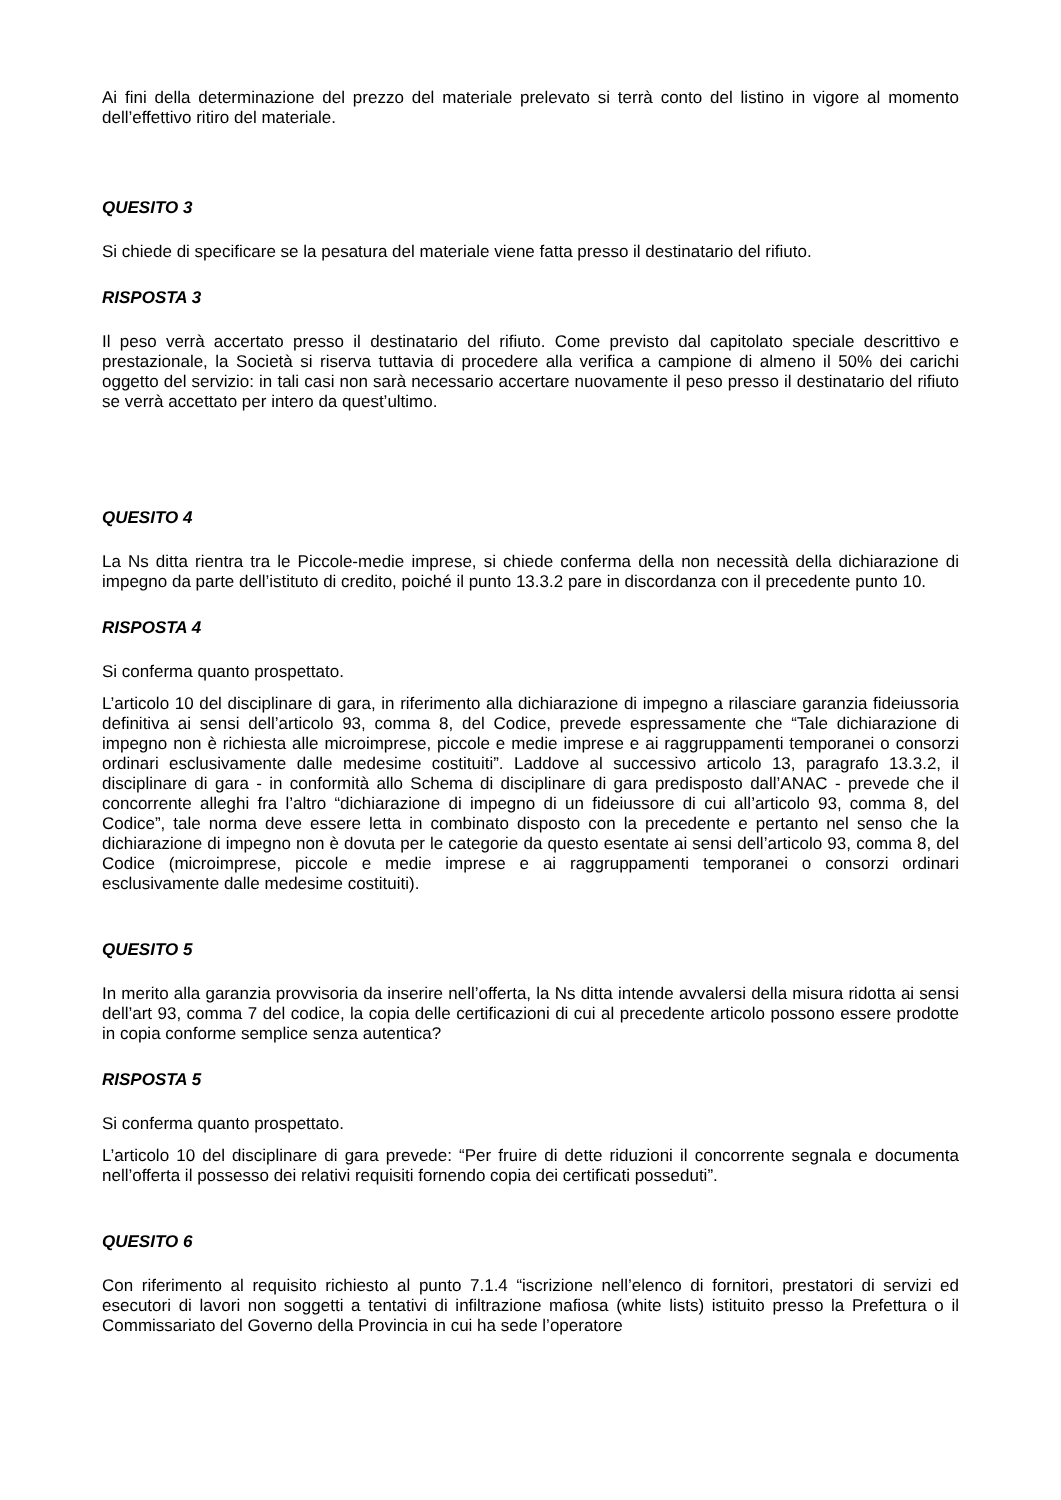Ai fini della determinazione del prezzo del materiale prelevato si terrà conto del listino in vigore al momento dell’effettivo ritiro del materiale.
QUESITO 3
Si chiede di specificare se la pesatura del materiale viene fatta presso il destinatario del rifiuto.
RISPOSTA 3
Il peso verrà accertato presso il destinatario del rifiuto. Come previsto dal capitolato speciale descrittivo e prestazionale, la Società si riserva tuttavia di procedere alla verifica a campione di almeno il 50% dei carichi oggetto del servizio: in tali casi non sarà necessario accertare nuovamente il peso presso il destinatario del rifiuto se verrà accettato per intero da quest’ultimo.
QUESITO 4
La Ns ditta rientra tra le Piccole-medie imprese, si chiede conferma della non necessità della dichiarazione di impegno da parte dell’istituto di credito, poiché il punto 13.3.2 pare in discordanza con il precedente punto 10.
RISPOSTA 4
Si conferma quanto prospettato.
L’articolo 10 del disciplinare di gara, in riferimento alla dichiarazione di impegno a rilasciare garanzia fideiussoria definitiva ai sensi dell’articolo 93, comma 8, del Codice, prevede espressamente che “Tale dichiarazione di impegno non è richiesta alle microimprese, piccole e medie imprese e ai raggruppamenti temporanei o consorzi ordinari esclusivamente dalle medesime costituiti”. Laddove al successivo articolo 13, paragrafo 13.3.2, il disciplinare di gara - in conformità allo Schema di disciplinare di gara predisposto dall’ANAC - prevede che il concorrente alleghi fra l’altro “dichiarazione di impegno di un fideiussore di cui all’articolo 93, comma 8, del Codice”, tale norma deve essere letta in combinato disposto con la precedente e pertanto nel senso che la dichiarazione di impegno non è dovuta per le categorie da questo esentate ai sensi dell’articolo 93, comma 8, del Codice (microimprese, piccole e medie imprese e ai raggruppamenti temporanei o consorzi ordinari esclusivamente dalle medesime costituiti).
QUESITO 5
In merito alla garanzia provvisoria da inserire nell’offerta, la Ns ditta intende avvalersi della misura ridotta ai sensi dell’art 93, comma 7 del codice, la copia delle certificazioni di cui al precedente articolo possono essere prodotte in copia conforme semplice senza autentica?
RISPOSTA 5
Si conferma quanto prospettato.
L’articolo 10 del disciplinare di gara prevede: “Per fruire di dette riduzioni il concorrente segnala e documenta nell’offerta il possesso dei relativi requisiti fornendo copia dei certificati posseduti”.
QUESITO 6
Con riferimento al requisito richiesto al punto 7.1.4 “iscrizione nell’elenco di fornitori, prestatori di servizi ed esecutori di lavori non soggetti a tentativi di infiltrazione mafiosa (white lists) istituito presso la Prefettura o il Commissariato del Governo della Provincia in cui ha sede l’operatore